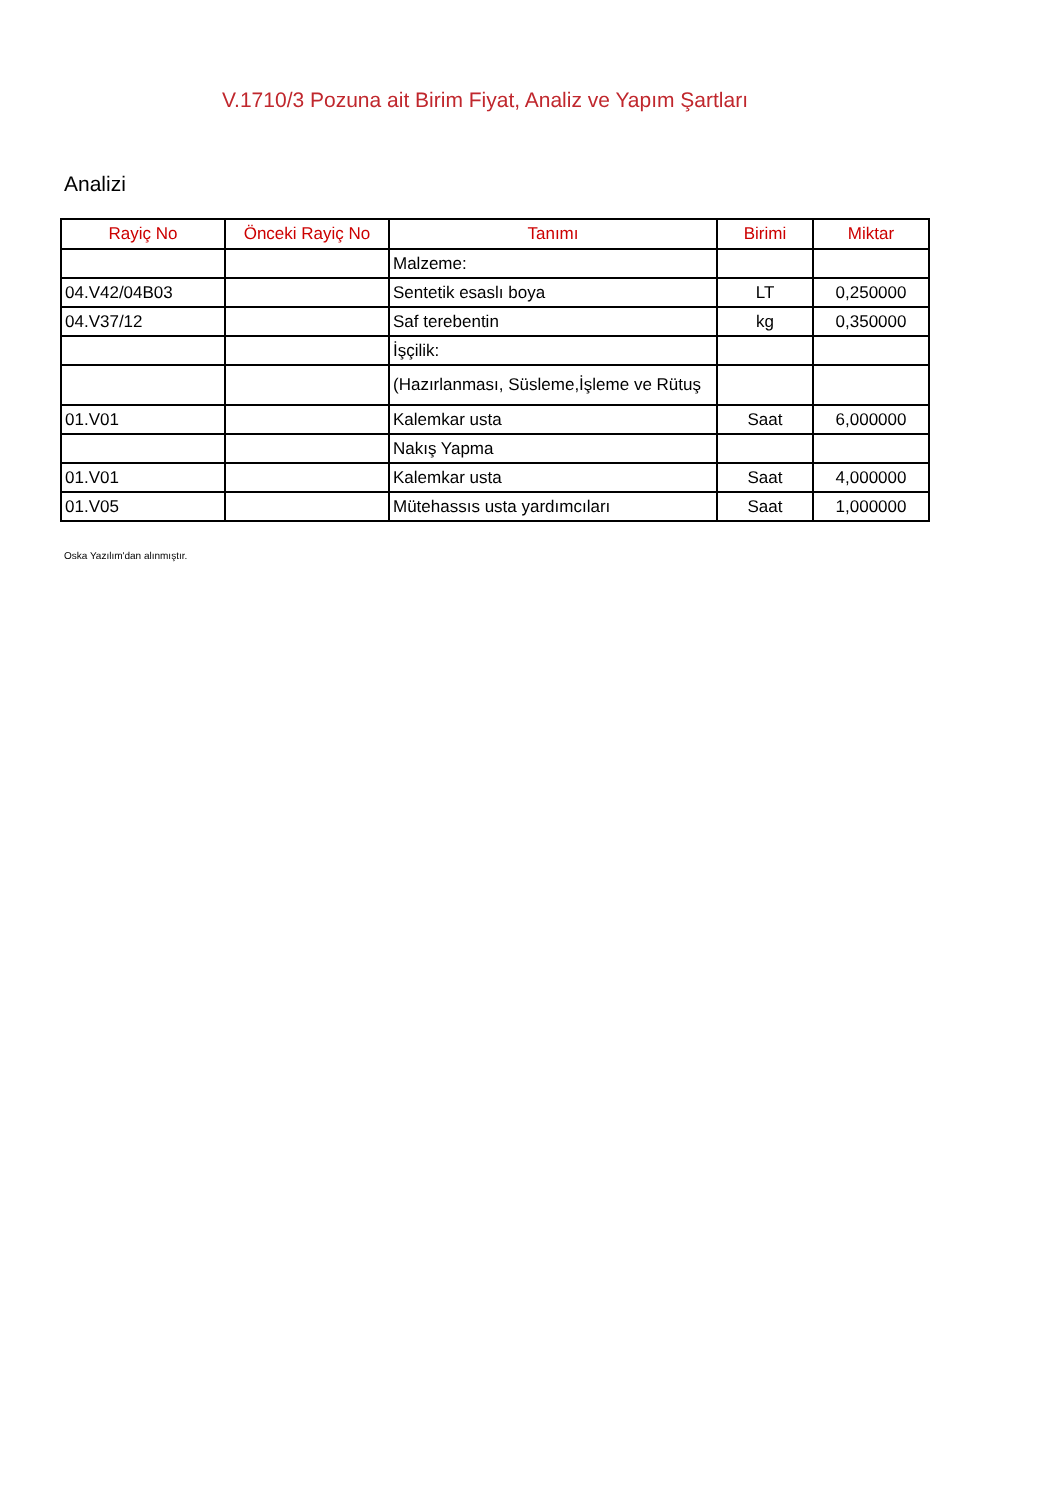V.1710/3 Pozuna ait Birim Fiyat, Analiz ve Yapım Şartları
Analizi
| Rayiç No | Önceki Rayiç No | Tanımı | Birimi | Miktar |
| --- | --- | --- | --- | --- |
| | | Malzeme: | | |
| 04.V42/04B03 | | Sentetik esaslı boya | LT | 0,250000 |
| 04.V37/12 | | Saf terebentin | kg | 0,350000 |
| | | İşçilik: | | |
| | | (Hazırlanması, Süsleme,İşleme ve Rütuş | | |
| 01.V01 | | Kalemkar usta | Saat | 6,000000 |
| | | Nakış Yapma | | |
| 01.V01 | | Kalemkar usta | Saat | 4,000000 |
| 01.V05 | | Mütehassıs usta yardımcıları | Saat | 1,000000 |
Oska Yazılım'dan alınmıştır.